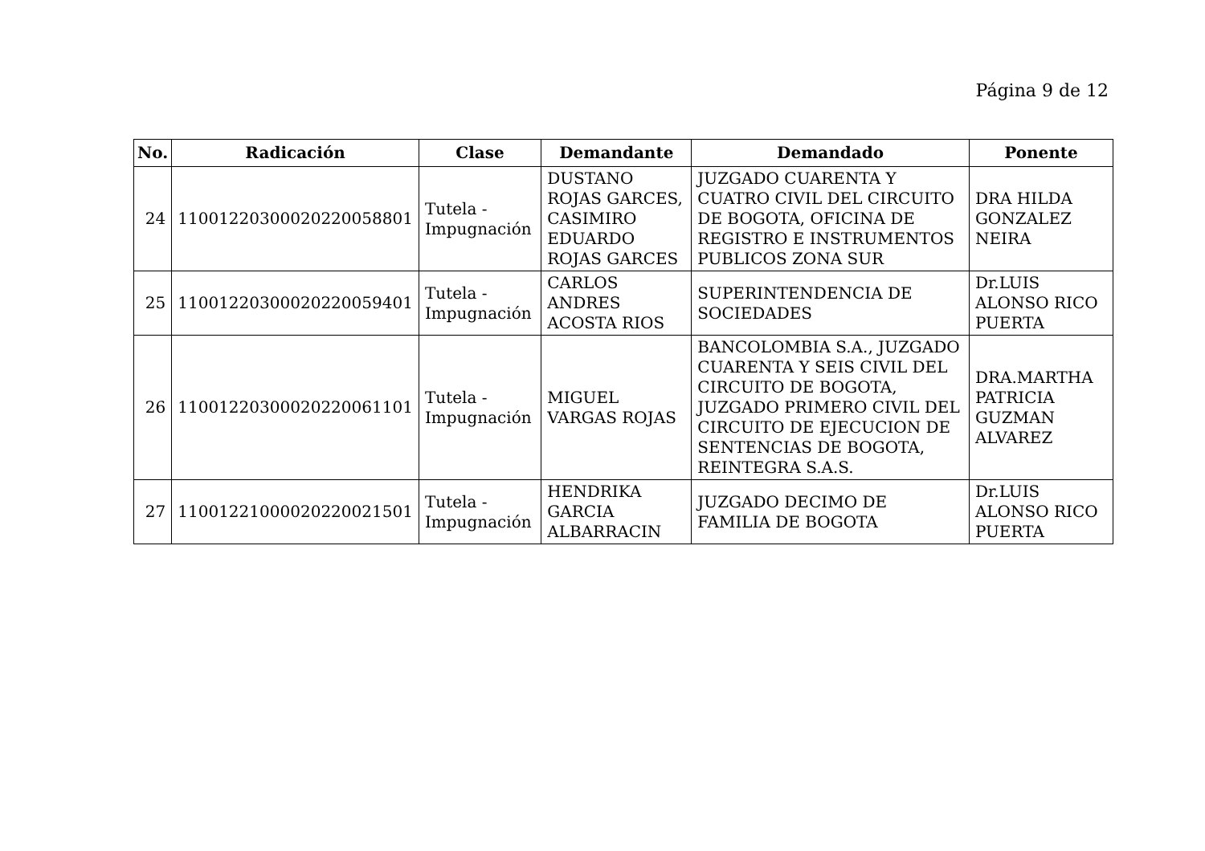Página 9 de 12
| No. | Radicación | Clase | Demandante | Demandado | Ponente |
| --- | --- | --- | --- | --- | --- |
| 24 | 11001220300020220058801 | Tutela - Impugnación | DUSTANO ROJAS GARCES, CASIMIRO EDUARDO ROJAS GARCES | JUZGADO CUARENTA Y CUATRO CIVIL DEL CIRCUITO DE BOGOTA, OFICINA DE REGISTRO E INSTRUMENTOS PUBLICOS ZONA SUR | DRA HILDA GONZALEZ NEIRA |
| 25 | 11001220300020220059401 | Tutela - Impugnación | CARLOS ANDRES ACOSTA RIOS | SUPERINTENDENCIA DE SOCIEDADES | Dr.LUIS ALONSO RICO PUERTA |
| 26 | 11001220300020220061101 | Tutela - Impugnación | MIGUEL VARGAS ROJAS | BANCOLOMBIA S.A., JUZGADO CUARENTA Y SEIS CIVIL DEL CIRCUITO DE BOGOTA, JUZGADO PRIMERO CIVIL DEL CIRCUITO DE EJECUCION DE SENTENCIAS DE BOGOTA, REINTEGRA S.A.S. | DRA.MARTHA PATRICIA GUZMAN ALVAREZ |
| 27 | 11001221000020220021501 | Tutela - Impugnación | HENDRIKA GARCIA ALBARRACIN | JUZGADO DECIMO DE FAMILIA DE BOGOTA | Dr.LUIS ALONSO RICO PUERTA |